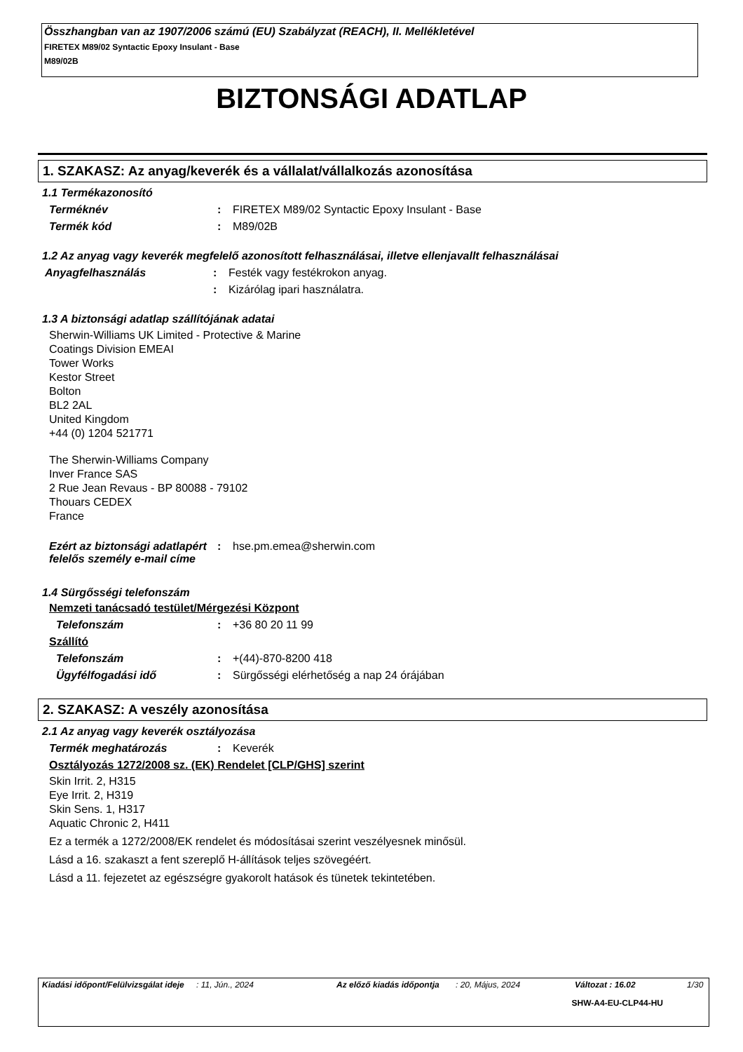Összhangban van az 1907/2006 számú (EU) Szabályzat (REACH), II. Mellékletével
FIRETEX M89/02 Syntactic Epoxy Insulant - Base
M89/02B
BIZTONSÁGI ADATLAP
1. SZAKASZ: Az anyag/keverék és a vállalat/vállalkozás azonosítása
1.1 Termékazonosító
Terméknév: FIRETEX M89/02 Syntactic Epoxy Insulant - Base
Termék kód: M89/02B
1.2 Az anyag vagy keverék megfelelő azonosított felhasználásai, illetve ellenjavallt felhasználásai
Anyagfelhasználás: Festék vagy festékrokon anyag.
: Kizárólag ipari használatra.
1.3 A biztonsági adatlap szállítójának adatai
Sherwin-Williams UK Limited - Protective & Marine
Coatings Division EMEAI
Tower Works
Kestor Street
Bolton
BL2 2AL
United Kingdom
+44 (0) 1204 521771
The Sherwin-Williams Company
Inver France SAS
2 Rue Jean Revaus - BP 80088 - 79102
Thouars CEDEX
France
Ezért az biztonsági adatlapért felelős személy e-mail címe: hse.pm.emea@sherwin.com
1.4 Sürgősségi telefonszám
Nemzeti tanácsadó testület/Mérgezési Központ
Telefonszám: +36 80 20 11 99
Szállító
Telefonszám: +(44)-870-8200 418
Ügyfélfogadási idő: Sürgősségi elérhetőség a nap 24 órájában
2. SZAKASZ: A veszély azonosítása
2.1 Az anyag vagy keverék osztályozása
Termék meghatározás: Keverék
Osztályozás 1272/2008 sz. (EK) Rendelet [CLP/GHS] szerint
Skin Irrit. 2, H315
Eye Irrit. 2, H319
Skin Sens. 1, H317
Aquatic Chronic 2, H411
Ez a termék a 1272/2008/EK rendelet és módosításai szerint veszélyesnek minősül.
Lásd a 16. szakaszt a fent szereplő H-állítások teljes szövegéért.
Lásd a 11. fejezetet az egészségre gyakorolt hatások és tünetek tekintetében.
Kiadási időpont/Felülvizsgálat ideje: 11, Jún., 2024 Az előző kiadás időpontja: 20, Május, 2024 Változat : 16.02 1/30
SHW-A4-EU-CLP44-HU